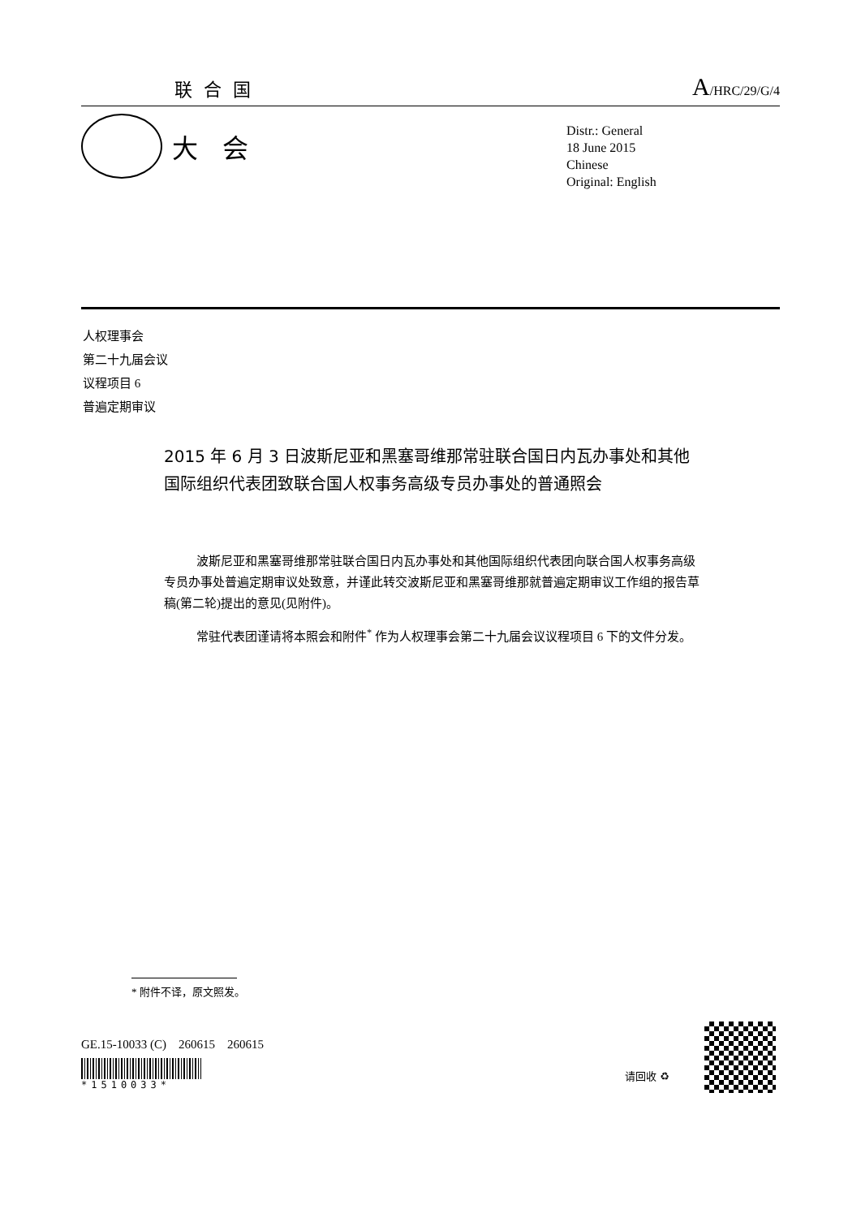联合国
A/HRC/29/G/4
大会
Distr.: General
18 June 2015
Chinese
Original: English
人权理事会
第二十九届会议
议程项目 6
普遍定期审议
2015 年 6 月 3 日波斯尼亚和黑塞哥维那常驻联合国日内瓦办事处和其他国际组织代表团致联合国人权事务高级专员办事处的普通照会
波斯尼亚和黑塞哥维那常驻联合国日内瓦办事处和其他国际组织代表团向联合国人权事务高级专员办事处普遍定期审议处致意，并谨此转交波斯尼亚和黑塞哥维那就普遍定期审议工作组的报告草稿(第二轮)提出的意见(见附件)。
常驻代表团谨请将本照会和附件<sup>*</sup> 作为人权理事会第二十九届会议议程项目 6 下的文件分发。
* 附件不译，原文照发。
GE.15-10033 (C) 260615 260615
*1510033*
请回收 ♻